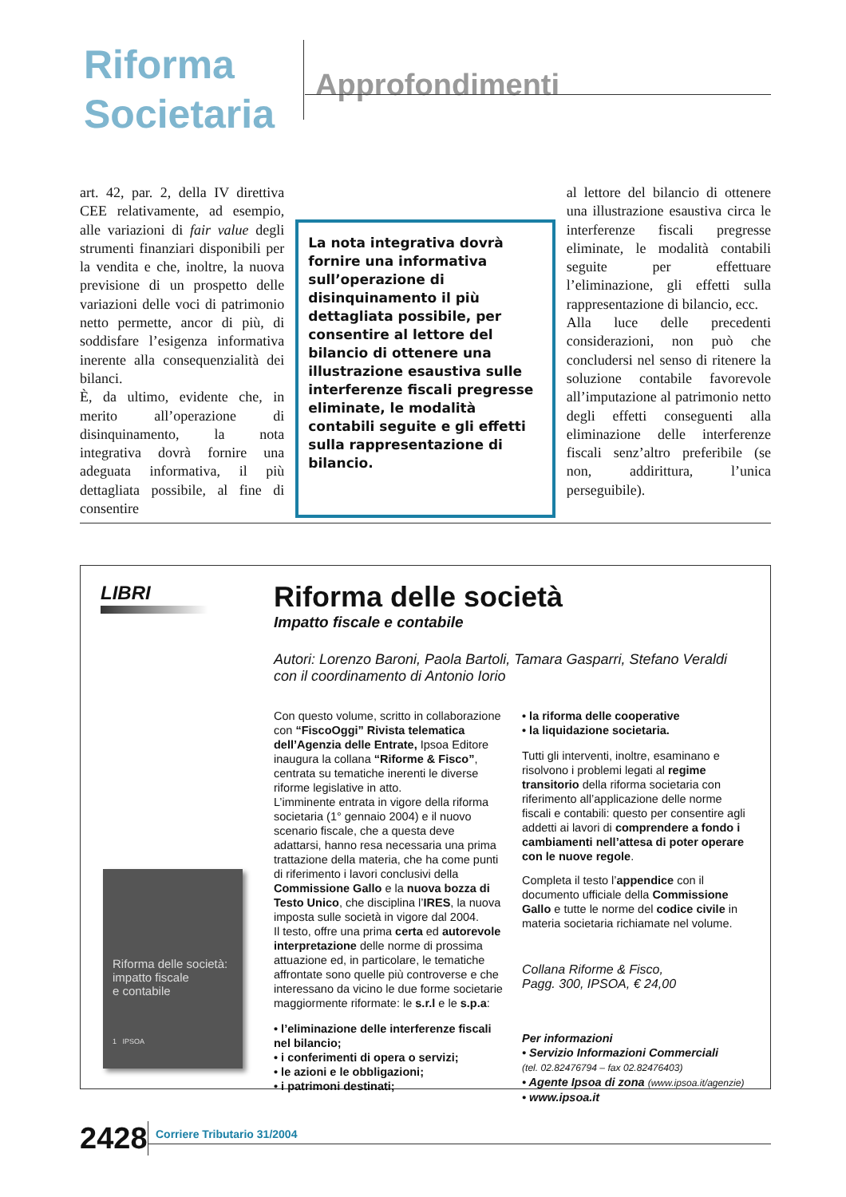Riforma
Societaria
Approfondimenti
art. 42, par. 2, della IV direttiva CEE relativamente, ad esempio, alle variazioni di fair value degli strumenti finanziari disponibili per la vendita e che, inoltre, la nuova previsione di un prospetto delle variazioni delle voci di patrimonio netto permette, ancor di più, di soddisfare l’esigenza informativa inerente alla consequenzialità dei bilanci.
È, da ultimo, evidente che, in merito all’operazione di disinquinamento, la nota integrativa dovrà fornire una adeguata informativa, il più dettagliata possibile, al fine di consentire
La nota integrativa dovrà fornire una informativa sull’operazione di disinquinamento il più dettagliata possibile, per consentire al lettore del bilancio di ottenere una illustrazione esaustiva sulle interferenze fiscali pregresse eliminate, le modalità contabili seguite e gli effetti sulla rappresentazione di bilancio.
al lettore del bilancio di ottenere una illustrazione esaustiva circa le interferenze fiscali pregresse eliminate, le modalità contabili seguite per effettuare l’eliminazione, gli effetti sulla rappresentazione di bilancio, ecc.
Alla luce delle precedenti considerazioni, non può che concludersi nel senso di ritenere la soluzione contabile favorevole all’imputazione al patrimonio netto degli effetti conseguenti alla eliminazione delle interferenze fiscali senz’altro preferibile (se non, addirittura, l’unica perseguibile).
LIBRI
Riforma delle società:
impatto fiscale
e contabile
1 IPSOA
Riforma delle società
Impatto fiscale e contabile
Autori: Lorenzo Baroni, Paola Bartoli, Tamara Gasparri, Stefano Veraldi
con il coordinamento di Antonio Iorio
Con questo volume, scritto in collaborazione con “FiscoOggi” Rivista telematica dell’Agenzia delle Entrate, Ipsoa Editore inaugura la collana “Riforme & Fisco”, centrata su tematiche inerenti le diverse riforme legislative in atto.
L’imminente entrata in vigore della riforma societaria (1° gennaio 2004) e il nuovo scenario fiscale, che a questa deve adattarsi, hanno resa necessaria una prima trattazione della materia, che ha come punti di riferimento i lavori conclusivi della Commissione Gallo e la nuova bozza di Testo Unico, che disciplina l’IRES, la nuova imposta sulle società in vigore dal 2004.
Il testo, offre una prima certa ed autorevole interpretazione delle norme di prossima attuazione ed, in particolare, le tematiche affrontate sono quelle più controverse e che interessano da vicino le due forme societarie maggiormente riformate: le s.r.l e le s.p.a:
• l’eliminazione delle interferenze fiscali nel bilancio;
• i conferimenti di opera o servizi;
• le azioni e le obbligazioni;
• i patrimoni destinati;
• la riforma delle cooperative
• la liquidazione societaria.
Tutti gli interventi, inoltre, esaminano e risolvono i problemi legati al regime transitorio della riforma societaria con riferimento all’applicazione delle norme fiscali e contabili: questo per consentire agli addetti ai lavori di comprendere a fondo i cambiamenti nell’attesa di poter operare con le nuove regole.
Completa il testo l’appendice con il documento ufficiale della Commissione Gallo e tutte le norme del codice civile in materia societaria richiamate nel volume.
Collana Riforme & Fisco,
Pagg. 300, IPSOA, € 24,00
Per informazioni
• Servizio Informazioni Commerciali
(tel. 02.82476794 – fax 02.82476403)
• Agente Ipsoa di zona (www.ipsoa.it/agenzie)
• www.ipsoa.it
2428 Corriere Tributario 31/2004